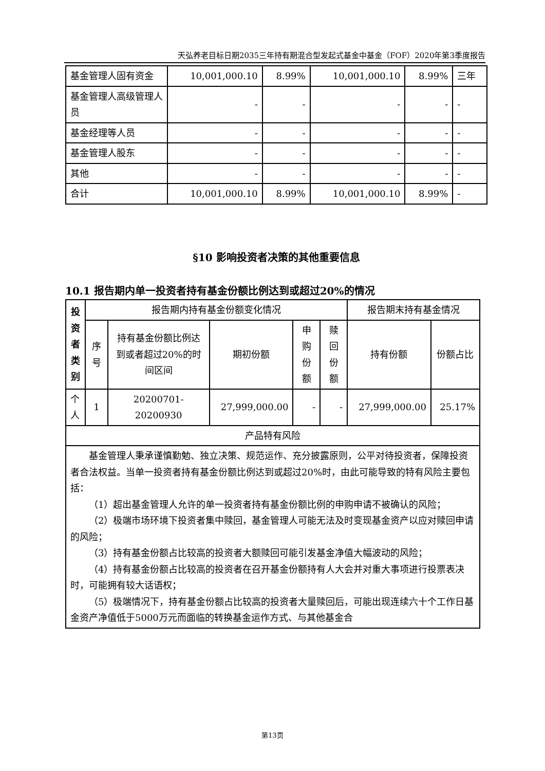天弘养老目标日期2035三年持有期混合型发起式基金中基金（FOF）2020年第3季度报告
| 基金管理人固有资金 | 10,001,000.10 | 8.99% | 10,001,000.10 | 8.99% | 三年 |
| 基金管理人高级管理人员 | - | - | - | - | - |
| 基金经理等人员 | - | - | - | - | - |
| 基金管理人股东 | - | - | - | - | - |
| 其他 | - | - | - | - | - |
| 合计 | 10,001,000.10 | 8.99% | 10,001,000.10 | 8.99% | - |
§10 影响投资者决策的其他重要信息
10.1 报告期内单一投资者持有基金份额比例达到或超过20%的情况
| 投资者类别 | 报告期内持有基金份额变化情况 | | | | | 报告期末持有基金情况 | |
| --- | --- | --- | --- | --- | --- | --- | --- |
| | 序号 | 持有基金份额比例达到或者超过20%的时间区间 | 期初份额 | 申购份额 | 赎回份额 | 持有份额 | 份额占比 |
| 个人 | 1 | 20200701-20200930 | 27,999,000.00 | - | - | 27,999,000.00 | 25.17% |
| 产品特有风险 | | | | | | | |
| 基金管理人秉承谨慎勤勉、独立决策、规范运作、充分披露原则，公平对待投资者，保障投资者合法权益。当单一投资者持有基金份额比例达到或超过20%时，由此可能导致的特有风险主要包括： （1）超出基金管理人允许的单一投资者持有基金份额比例的申购申请不被确认的风险； （2）极端市场环境下投资者集中赎回，基金管理人可能无法及时变现基金资产以应对赎回申请的风险； （3）持有基金份额占比较高的投资者大额赎回可能引发基金净值大幅波动的风险； （4）持有基金份额占比较高的投资者在召开基金份额持有人大会并对重大事项进行投票表决时，可能拥有较大话语权； （5）极端情况下，持有基金份额占比较高的投资者大量赎回后，可能出现连续六十个工作日基金资产净值低于5000万元而面临的转换基金运作方式、与其他基金合 | | | | | | | |
第13页